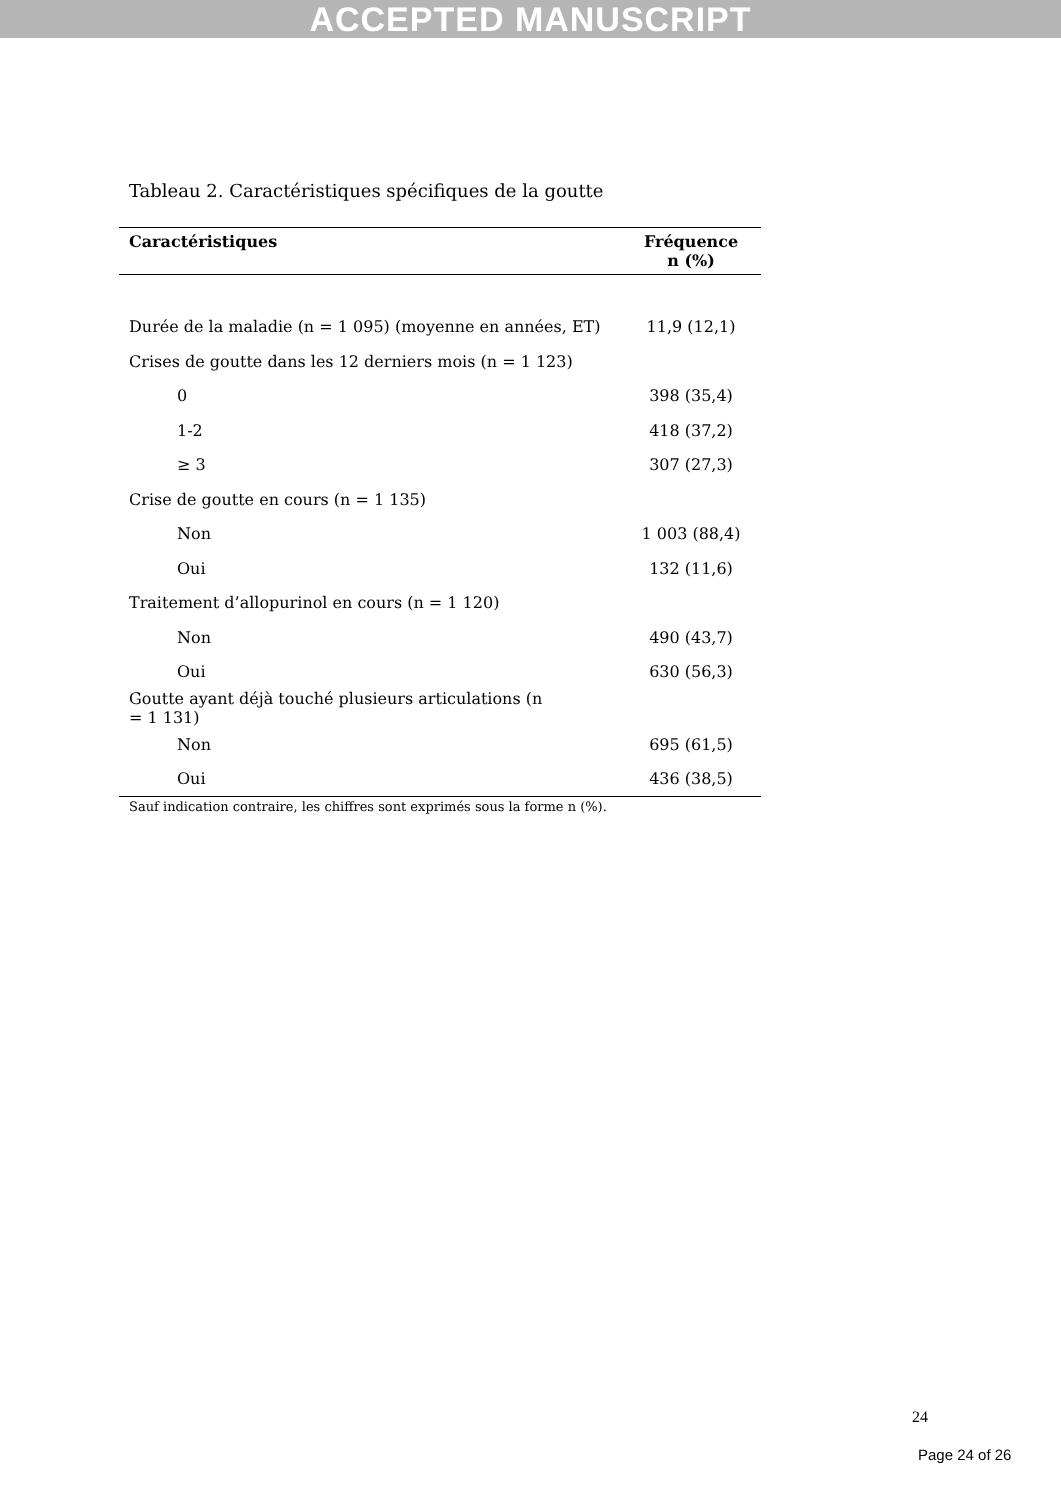ACCEPTED MANUSCRIPT
Tableau 2. Caractéristiques spécifiques de la goutte
| Caractéristiques | Fréquence n (%) |
| --- | --- |
| Durée de la maladie (n = 1 095) (moyenne en années, ET) | 11,9 (12,1) |
| Crises de goutte dans les 12 derniers mois (n = 1 123) | |
| 0 | 398 (35,4) |
| 1-2 | 418 (37,2) |
| ≥ 3 | 307 (27,3) |
| Crise de goutte en cours (n = 1 135) | |
| Non | 1 003 (88,4) |
| Oui | 132 (11,6) |
| Traitement d’allopurinol en cours (n = 1 120) | |
| Non | 490 (43,7) |
| Oui | 630 (56,3) |
| Goutte ayant déjà touché plusieurs articulations (n = 1 131) | |
| Non | 695 (61,5) |
| Oui | 436 (38,5) |
Sauf indication contraire, les chiffres sont exprimés sous la forme n (%).
24
Page 24 of 26